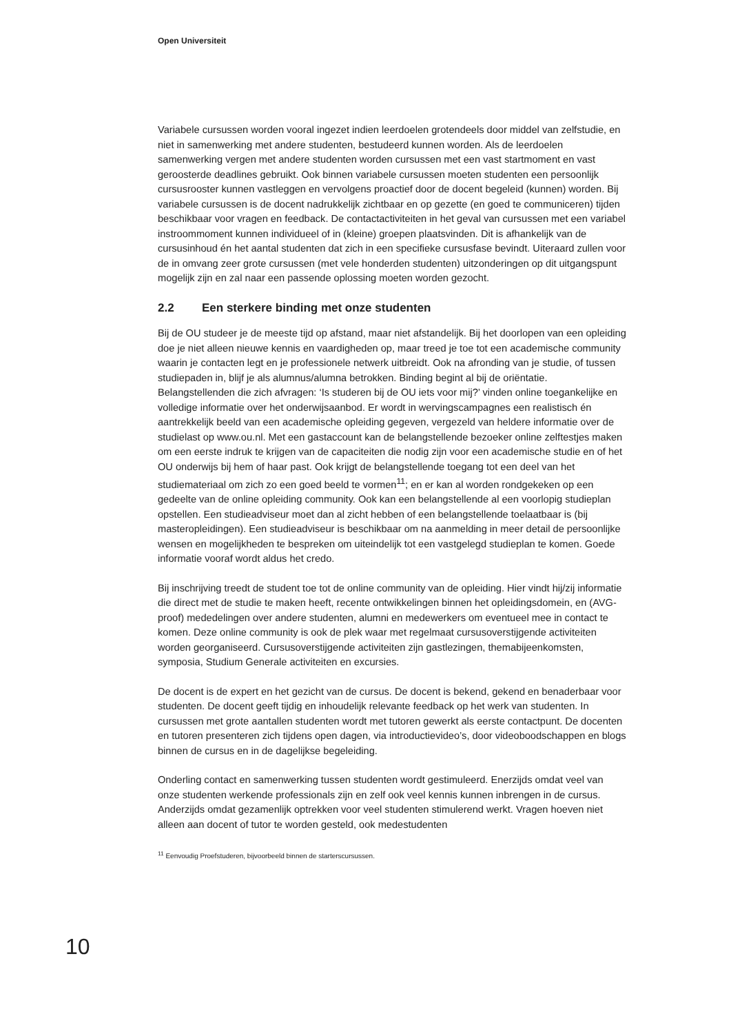Open Universiteit
Variabele cursussen worden vooral ingezet indien leerdoelen grotendeels door middel van zelfstudie, en niet in samenwerking met andere studenten, bestudeerd kunnen worden. Als de leerdoelen samenwerking vergen met andere studenten worden cursussen met een vast startmoment en vast geroosterde deadlines gebruikt. Ook binnen variabele cursussen moeten studenten een persoonlijk cursusrooster kunnen vastleggen en vervolgens proactief door de docent begeleid (kunnen) worden. Bij variabele cursussen is de docent nadrukkelijk zichtbaar en op gezette (en goed te communiceren) tijden beschikbaar voor vragen en feedback. De contactactiviteiten in het geval van cursussen met een variabel instroommoment kunnen individueel of in (kleine) groepen plaatsvinden. Dit is afhankelijk van de cursusinhoud én het aantal studenten dat zich in een specifieke cursusfase bevindt. Uiteraard zullen voor de in omvang zeer grote cursussen (met vele honderden studenten) uitzonderingen op dit uitgangspunt mogelijk zijn en zal naar een passende oplossing moeten worden gezocht.
2.2 Een sterkere binding met onze studenten
Bij de OU studeer je de meeste tijd op afstand, maar niet afstandelijk. Bij het doorlopen van een opleiding doe je niet alleen nieuwe kennis en vaardigheden op, maar treed je toe tot een academische community waarin je contacten legt en je professionele netwerk uitbreidt. Ook na afronding van je studie, of tussen studiepaden in, blijf je als alumnus/alumna betrokken. Binding begint al bij de oriëntatie. Belangstellenden die zich afvragen: ‘Is studeren bij de OU iets voor mij?’ vinden online toegankelijke en volledige informatie over het onderwijsaanbod. Er wordt in wervingscampagnes een realistisch én aantrekkelijk beeld van een academische opleiding gegeven, vergezeld van heldere informatie over de studielast op www.ou.nl. Met een gastaccount kan de belangstellende bezoeker online zelftestjes maken om een eerste indruk te krijgen van de capaciteiten die nodig zijn voor een academische studie en of het OU onderwijs bij hem of haar past. Ook krijgt de belangstellende toegang tot een deel van het studiemateriaal om zich zo een goed beeld te vormen<sup>11</sup>; en er kan al worden rondgekeken op een gedeelte van de online opleiding community. Ook kan een belangstellende al een voorlopig studieplan opstellen. Een studieadviseur moet dan al zicht hebben of een belangstellende toelaatbaar is (bij masteropleidingen). Een studieadviseur is beschikbaar om na aanmelding in meer detail de persoonlijke wensen en mogelijkheden te bespreken om uiteindelijk tot een vastgelegd studieplan te komen. Goede informatie vooraf wordt aldus het credo.
Bij inschrijving treedt de student toe tot de online community van de opleiding. Hier vindt hij/zij informatie die direct met de studie te maken heeft, recente ontwikkelingen binnen het opleidingsdomein, en (AVG-proof) mededelingen over andere studenten, alumni en medewerkers om eventueel mee in contact te komen. Deze online community is ook de plek waar met regelmaat cursusoverstijgende activiteiten worden georganiseerd. Cursusoverstijgende activiteiten zijn gastlezingen, themabijeenkomsten, symposia, Studium Generale activiteiten en excursies.
De docent is de expert en het gezicht van de cursus. De docent is bekend, gekend en benaderbaar voor studenten. De docent geeft tijdig en inhoudelijk relevante feedback op het werk van studenten. In cursussen met grote aantallen studenten wordt met tutoren gewerkt als eerste contactpunt. De docenten en tutoren presenteren zich tijdens open dagen, via introductievideo’s, door videoboodschappen en blogs binnen de cursus en in de dagelijkse begeleiding.
Onderling contact en samenwerking tussen studenten wordt gestimuleerd. Enerzijds omdat veel van onze studenten werkende professionals zijn en zelf ook veel kennis kunnen inbrengen in de cursus. Anderzijds omdat gezamenlijk optrekken voor veel studenten stimulerend werkt. Vragen hoeven niet alleen aan docent of tutor te worden gesteld, ook medestudenten
<sup>11</sup> Eenvoudig Proefstuderen, bijvoorbeeld binnen de starterscursussen.
10